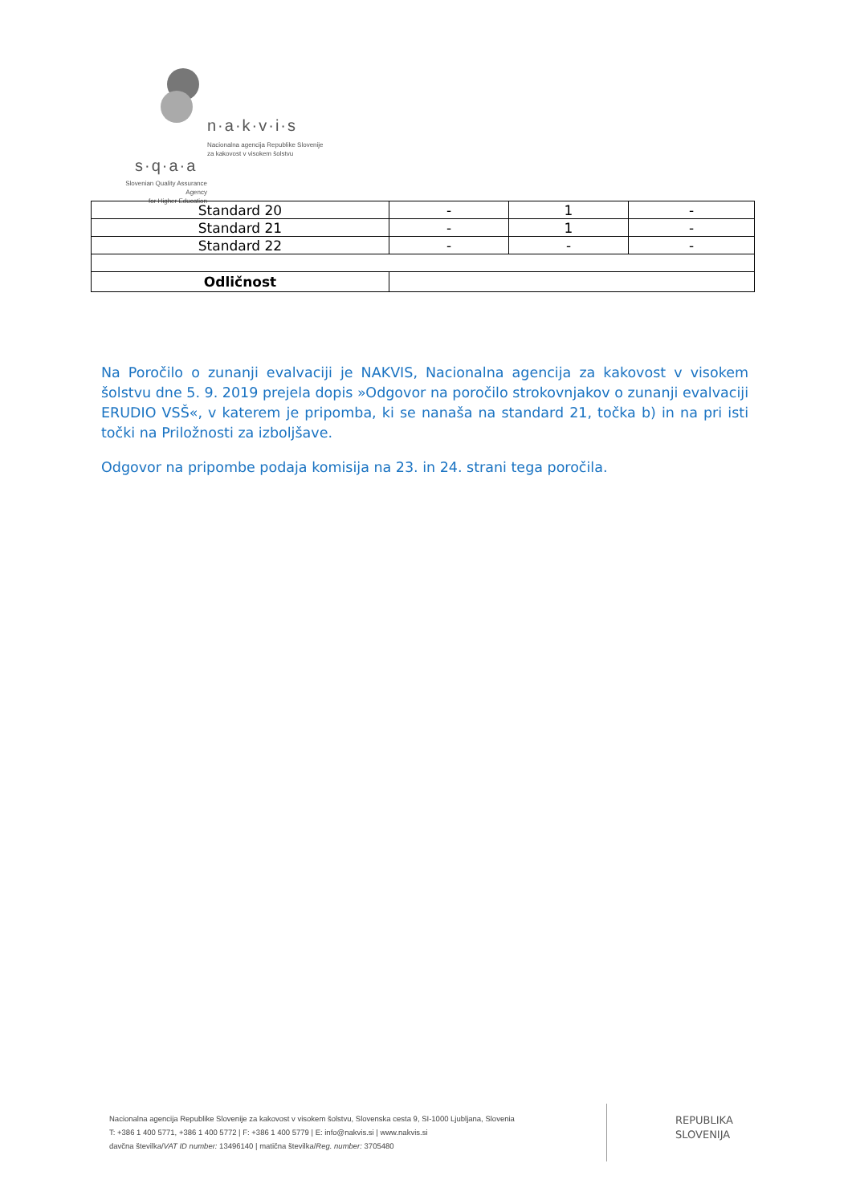n·a·k·v·i·s
Nacionalna agencija Republike Slovenije
za kakovost v visokem šolstvu
s·q·a·a
Slovenian Quality Assurance Agency
for Higher Education
| Standard 20 | - | 1 | - |
| Standard 21 | - | 1 | - |
| Standard 22 | - | - | - |
| Odličnost | | | |
Na Poročilo o zunanji evalvaciji je NAKVIS, Nacionalna agencija za kakovost v visokem šolstvu dne 5. 9. 2019 prejela dopis »Odgovor na poročilo strokovnjakov o zunanji evalvaciji ERUDIO VSŠ«, v katerem je pripomba, ki se nanaša na standard 21, točka b) in na pri isti točki na Priložnosti za izboljšave.
Odgovor na pripombe podaja komisija na 23. in 24. strani tega poročila.
Nacionalna agencija Republike Slovenije za kakovost v visokem šolstvu, Slovenska cesta 9, SI-1000 Ljubljana, Slovenia
T: +386 1 400 5771, +386 1 400 5772 | F: +386 1 400 5779 | E: info@nakvis.si | www.nakvis.si
davčna številka/VAT ID number: 13496140 | matična številka/Reg. number: 3705480
REPUBLIKA
SLOVENIJA